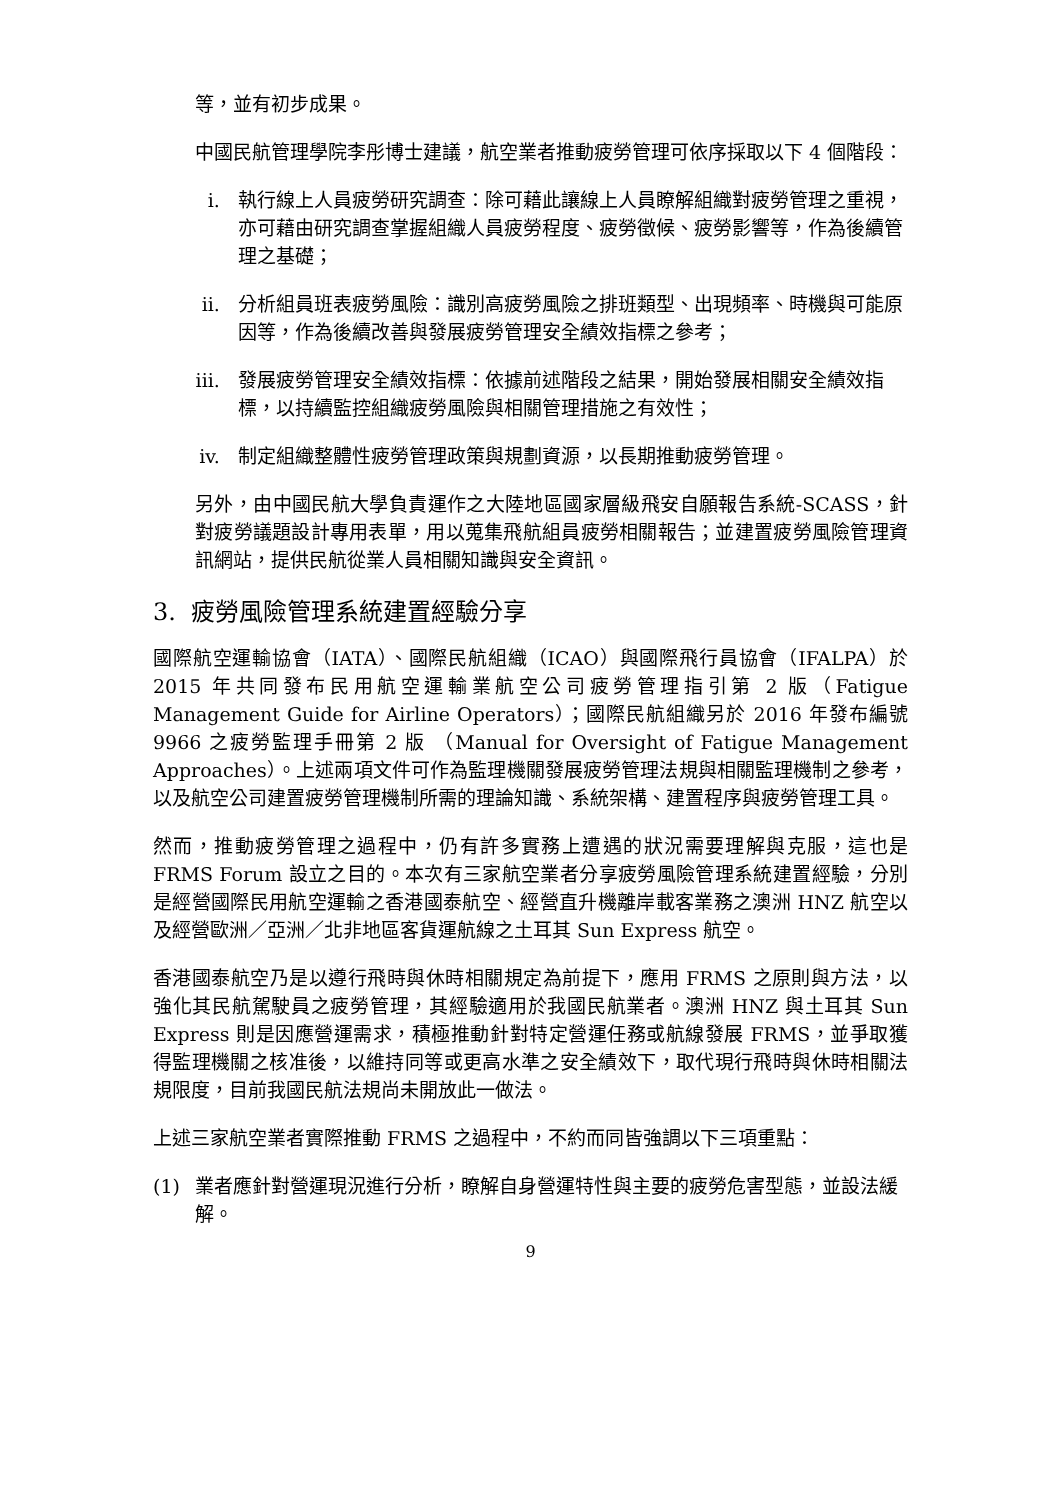等，並有初步成果。
中國民航管理學院李彤博士建議，航空業者推動疲勞管理可依序採取以下 4 個階段：
i. 執行線上人員疲勞研究調查：除可藉此讓線上人員瞭解組織對疲勞管理之重視，亦可藉由研究調查掌握組織人員疲勞程度、疲勞徵候、疲勞影響等，作為後續管理之基礎；
ii. 分析組員班表疲勞風險：識別高疲勞風險之排班類型、出現頻率、時機與可能原因等，作為後續改善與發展疲勞管理安全績效指標之參考；
iii. 發展疲勞管理安全績效指標：依據前述階段之結果，開始發展相關安全績效指標，以持續監控組織疲勞風險與相關管理措施之有效性；
iv. 制定組織整體性疲勞管理政策與規劃資源，以長期推動疲勞管理。
另外，由中國民航大學負責運作之大陸地區國家層級飛安自願報告系統-SCASS，針對疲勞議題設計專用表單，用以蒐集飛航組員疲勞相關報告；並建置疲勞風險管理資訊網站，提供民航從業人員相關知識與安全資訊。
3. 疲勞風險管理系統建置經驗分享
國際航空運輸協會（IATA）、國際民航組織（ICAO）與國際飛行員協會（IFALPA）於 2015 年共同發布民用航空運輸業航空公司疲勞管理指引第 2 版（Fatigue Management Guide for Airline Operators）；國際民航組織另於 2016 年發布編號 9966 之疲勞監理手冊第 2 版 （Manual for Oversight of Fatigue Management Approaches）。上述兩項文件可作為監理機關發展疲勞管理法規與相關監理機制之參考，以及航空公司建置疲勞管理機制所需的理論知識、系統架構、建置程序與疲勞管理工具。
然而，推動疲勞管理之過程中，仍有許多實務上遭遇的狀況需要理解與克服，這也是 FRMS Forum 設立之目的。本次有三家航空業者分享疲勞風險管理系統建置經驗，分別是經營國際民用航空運輸之香港國泰航空、經營直升機離岸載客業務之澳洲 HNZ 航空以及經營歐洲／亞洲／北非地區客貨運航線之土耳其 Sun Express 航空。
香港國泰航空乃是以遵行飛時與休時相關規定為前提下，應用 FRMS 之原則與方法，以強化其民航駕駛員之疲勞管理，其經驗適用於我國民航業者。澳洲 HNZ 與土耳其 Sun Express 則是因應營運需求，積極推動針對特定營運任務或航線發展 FRMS，並爭取獲得監理機關之核准後，以維持同等或更高水準之安全績效下，取代現行飛時與休時相關法規限度，目前我國民航法規尚未開放此一做法。
上述三家航空業者實際推動 FRMS 之過程中，不約而同皆強調以下三項重點：
(1) 業者應針對營運現況進行分析，瞭解自身營運特性與主要的疲勞危害型態，並設法緩解。
9